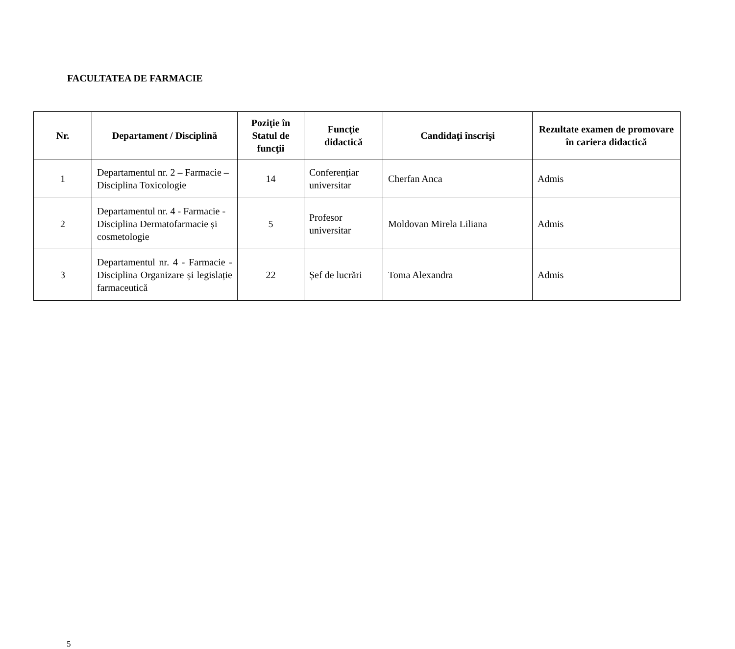FACULTATEA DE FARMACIE
| Nr. | Departament / Disciplină | Poziţie în Statul de funcţii | Funcţie didactică | Candidaţi înscrişi | Rezultate examen de promovare în cariera didactică |
| --- | --- | --- | --- | --- | --- |
| 1 | Departamentul nr. 2 – Farmacie – Disciplina Toxicologie | 14 | Conferențiar universitar | Cherfan Anca | Admis |
| 2 | Departamentul nr. 4 - Farmacie - Disciplina Dermatofarmacie și cosmetologie | 5 | Profesor universitar | Moldovan Mirela Liliana | Admis |
| 3 | Departamentul nr. 4 - Farmacie - Disciplina Organizare și legislație farmaceutică | 22 | Șef de lucrări | Toma Alexandra | Admis |
5